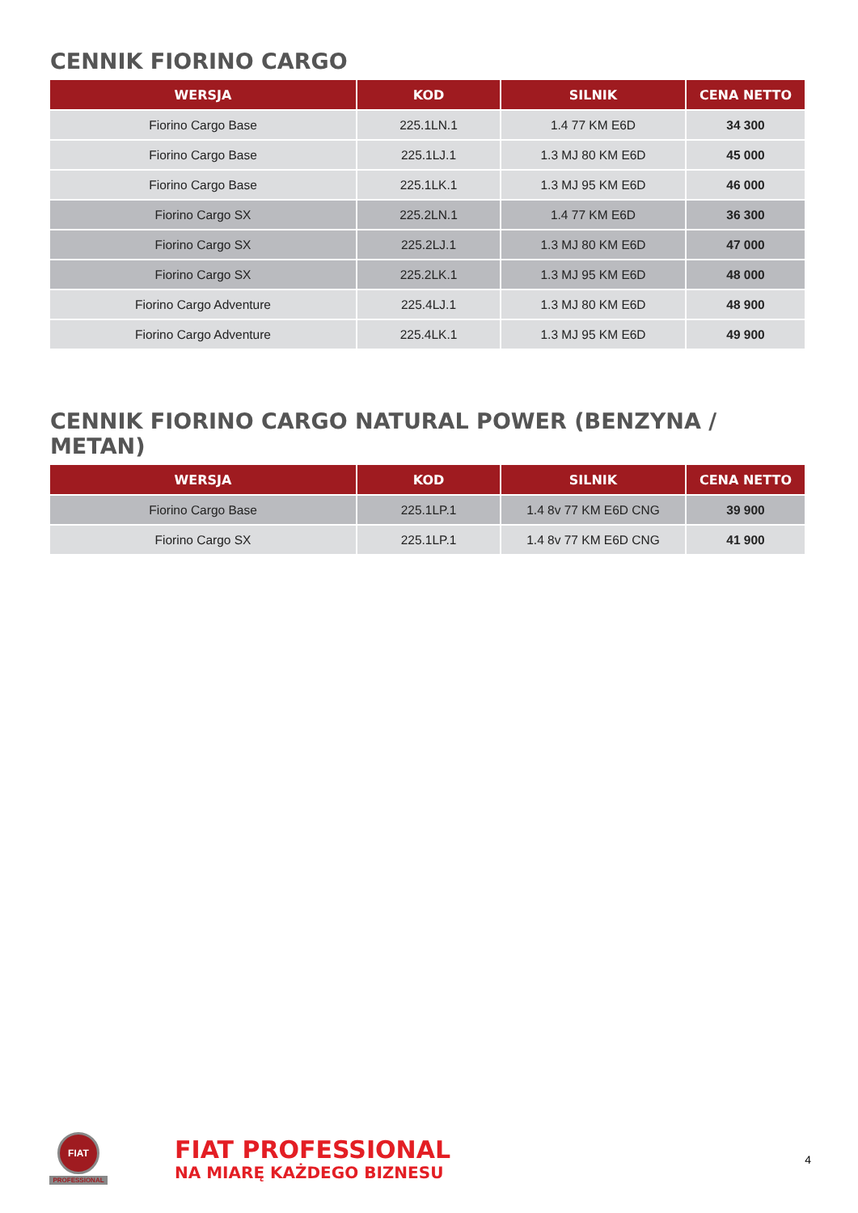CENNIK FIORINO CARGO
| WERSJA | KOD | SILNIK | CENA NETTO |
| --- | --- | --- | --- |
| Fiorino Cargo Base | 225.1LN.1 | 1.4 77 KM E6D | 34 300 |
| Fiorino Cargo Base | 225.1LJ.1 | 1.3 MJ 80 KM E6D | 45 000 |
| Fiorino Cargo Base | 225.1LK.1 | 1.3 MJ 95 KM E6D | 46 000 |
| Fiorino Cargo SX | 225.2LN.1 | 1.4 77 KM E6D | 36 300 |
| Fiorino Cargo SX | 225.2LJ.1 | 1.3 MJ 80 KM E6D | 47 000 |
| Fiorino Cargo SX | 225.2LK.1 | 1.3 MJ 95 KM E6D | 48 000 |
| Fiorino Cargo Adventure | 225.4LJ.1 | 1.3 MJ 80 KM E6D | 48 900 |
| Fiorino Cargo Adventure | 225.4LK.1 | 1.3 MJ 95 KM E6D | 49 900 |
CENNIK FIORINO CARGO NATURAL POWER (BENZYNA / METAN)
| WERSJA | KOD | SILNIK | CENA NETTO |
| --- | --- | --- | --- |
| Fiorino Cargo Base | 225.1LP.1 | 1.4 8v 77 KM E6D CNG | 39 900 |
| Fiorino Cargo SX | 225.1LP.1 | 1.4 8v 77 KM E6D CNG | 41 900 |
FIAT
PROFESSIONAL
FIAT PROFESSIONAL
NA MIARĘ KAŻDEGO BIZNESU
4